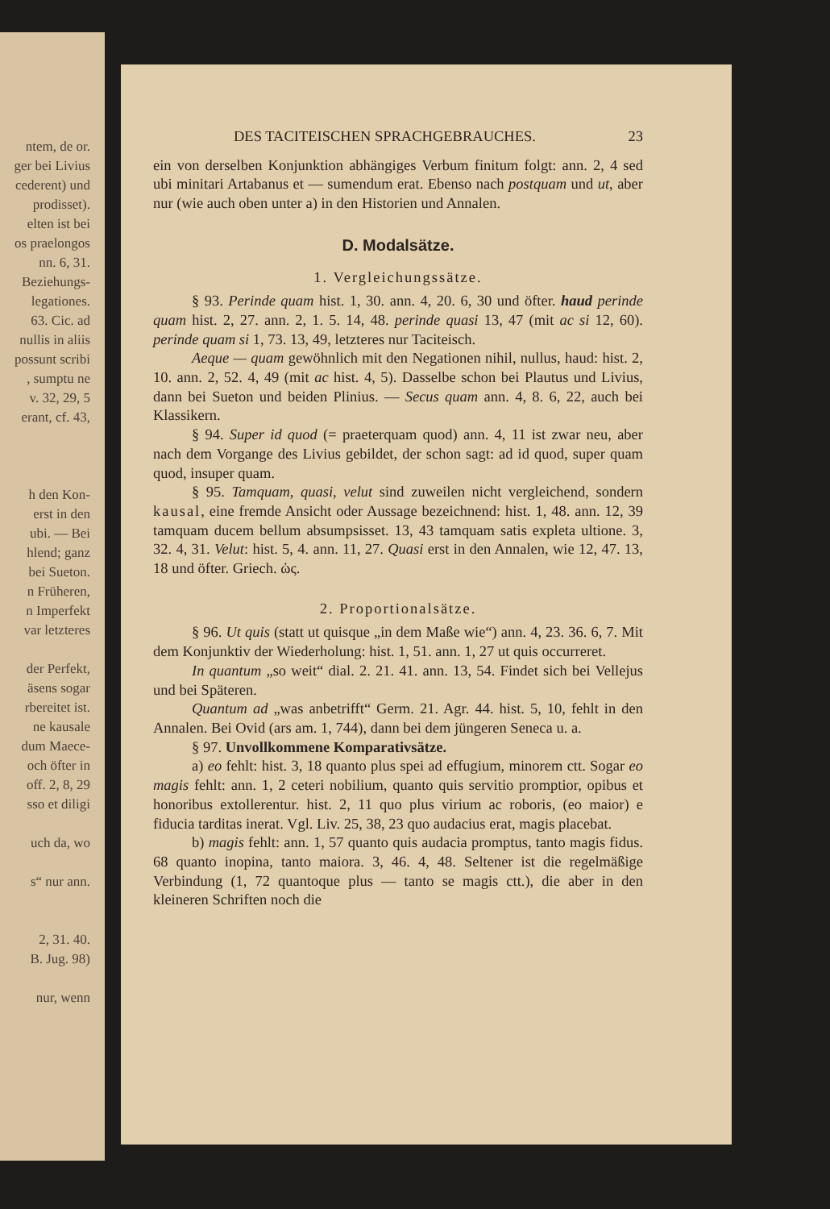ntem, de or.
ger bei Livius
cederent) und
prodisset).
elten ist bei
os praelongos
nn. 6, 31.
Beziehungs-
legationes.
63. Cic. ad
nullis in aliis
possunt scribi
, sumptu ne
v. 32, 29, 5
erant, cf. 43,
h den Kon-
erst in den
ubi. — Bei
hlend; ganz
bei Sueton.
n Früheren,
n Imperfekt
var letzteres
der Perfekt,
äsens sogar
rbereitet ist.
ne kausale
dum Maece-
och öfter in
off. 2, 8, 29
sso et diligi
uch da, wo
s“ nur ann.
2, 31. 40.
B. Jug. 98)
nur, wenn
DES TACITEISCHEN SPRACHGEBRAUCHES. 23
ein von derselben Konjunktion abhängiges Verbum finitum folgt: ann. 2, 4 sed ubi minitari Artabanus et — sumendum erat. Ebenso nach postquam und ut, aber nur (wie auch oben unter a) in den Historien und Annalen.
D. Modalsätze.
1. Vergleichungssätze.
§ 93. Perinde quam hist. 1, 30. ann. 4, 20. 6, 30 und öfter. haud perinde quam hist. 2, 27. ann. 2, 1. 5. 14, 48. perinde quasi 13, 47 (mit ac si 12, 60). perinde quam si 1, 73. 13, 49, letzteres nur Taciteisch.
Aeque — quam gewöhnlich mit den Negationen nihil, nullus, haud: hist. 2, 10. ann. 2, 52. 4, 49 (mit ac hist. 4, 5). Dasselbe schon bei Plautus und Livius, dann bei Sueton und beiden Plinius. — Secus quam ann. 4, 8. 6, 22, auch bei Klassikern.
§ 94. Super id quod (= praeterquam quod) ann. 4, 11 ist zwar neu, aber nach dem Vorgange des Livius gebildet, der schon sagt: ad id quod, super quam quod, insuper quam.
§ 95. Tamquam, quasi, velut sind zuweilen nicht vergleichend, sondern kausal, eine fremde Ansicht oder Aussage bezeichnend: hist. 1, 48. ann. 12, 39 tamquam ducem bellum absumpsisset. 13, 43 tamquam satis expleta ultione. 3, 32. 4, 31. Velut: hist. 5, 4. ann. 11, 27. Quasi erst in den Annalen, wie 12, 47. 13, 18 und öfter. Griech. ὡς.
2. Proportionalsätze.
§ 96. Ut quis (statt ut quisque „in dem Maße wie“) ann. 4, 23. 36. 6, 7. Mit dem Konjunktiv der Wiederholung: hist. 1, 51. ann. 1, 27 ut quis occurreret.
In quantum „so weit“ dial. 2. 21. 41. ann. 13, 54. Findet sich bei Vellejus und bei Späteren.
Quantum ad „was anbetrifft“ Germ. 21. Agr. 44. hist. 5, 10, fehlt in den Annalen. Bei Ovid (ars am. 1, 744), dann bei dem jüngeren Seneca u. a.
§ 97. Unvollkommene Komparativsätze.
a) eo fehlt: hist. 3, 18 quanto plus spei ad effugium, minorem ctt. Sogar eo magis fehlt: ann. 1, 2 ceteri nobilium, quanto quis servitio promptior, opibus et honoribus extollerentur. hist. 2, 11 quo plus virium ac roboris, (eo maior) e fiducia tarditas inerat. Vgl. Liv. 25, 38, 23 quo audacius erat, magis placebat.
b) magis fehlt: ann. 1, 57 quanto quis audacia promptus, tanto magis fidus. 68 quanto inopina, tanto maiora. 3, 46. 4, 48. Seltener ist die regelmäßige Verbindung (1, 72 quantoque plus — tanto se magis ctt.), die aber in den kleineren Schriften noch die